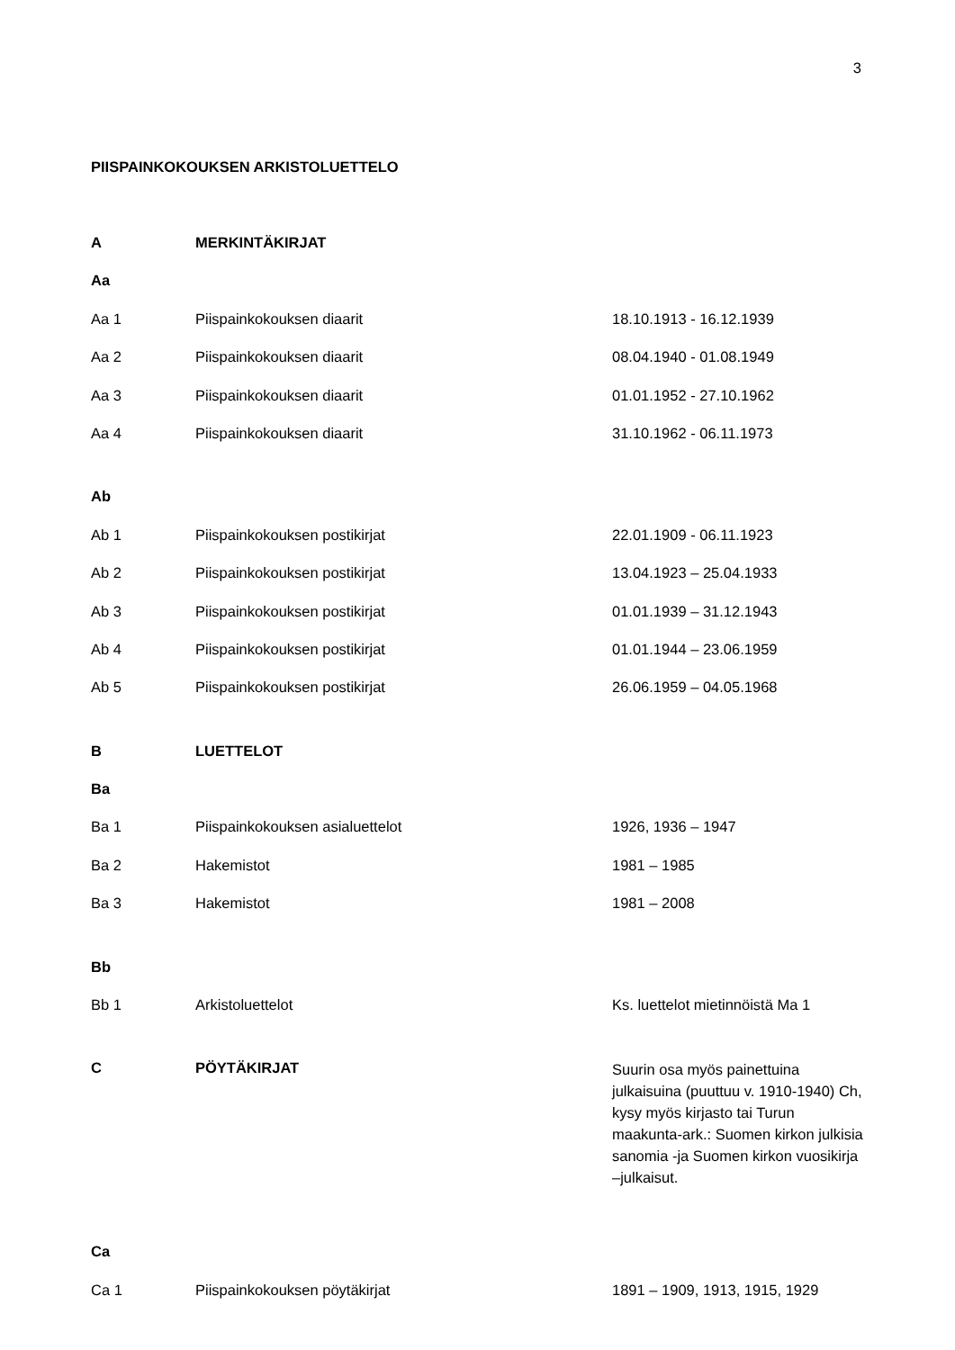3
PIISPAINKOKOUKSEN ARKISTOLUETTELO
| A | MERKINTÄKIRJAT | |
| Aa | | |
| Aa 1 | Piispainkokouksen diaarit | 18.10.1913 - 16.12.1939 |
| Aa 2 | Piispainkokouksen diaarit | 08.04.1940 - 01.08.1949 |
| Aa 3 | Piispainkokouksen diaarit | 01.01.1952 - 27.10.1962 |
| Aa 4 | Piispainkokouksen diaarit | 31.10.1962 - 06.11.1973 |
| Ab | | |
| Ab 1 | Piispainkokouksen postikirjat | 22.01.1909 - 06.11.1923 |
| Ab 2 | Piispainkokouksen postikirjat | 13.04.1923 – 25.04.1933 |
| Ab 3 | Piispainkokouksen postikirjat | 01.01.1939 – 31.12.1943 |
| Ab 4 | Piispainkokouksen postikirjat | 01.01.1944 – 23.06.1959 |
| Ab 5 | Piispainkokouksen postikirjat | 26.06.1959 – 04.05.1968 |
| B | LUETTELOT | |
| Ba | | |
| Ba 1 | Piispainkokouksen asialuettelot | 1926, 1936 – 1947 |
| Ba 2 | Hakemistot | 1981 – 1985 |
| Ba 3 | Hakemistot | 1981 – 2008 |
| Bb | | |
| Bb 1 | Arkistoluettelot | Ks. luettelot mietinnöistä Ma 1 |
| C | PÖYTÄKIRJAT | Suurin osa myös painettuina julkaisuina (puuttuu v. 1910-1940) Ch, kysy myös kirjasto tai Turun maakunta-ark.: Suomen kirkon julkisia sanomia -ja Suomen kirkon vuosikirja –julkaisut. |
| Ca | | |
| Ca 1 | Piispainkokouksen pöytäkirjat | 1891 – 1909, 1913, 1915, 1929 |